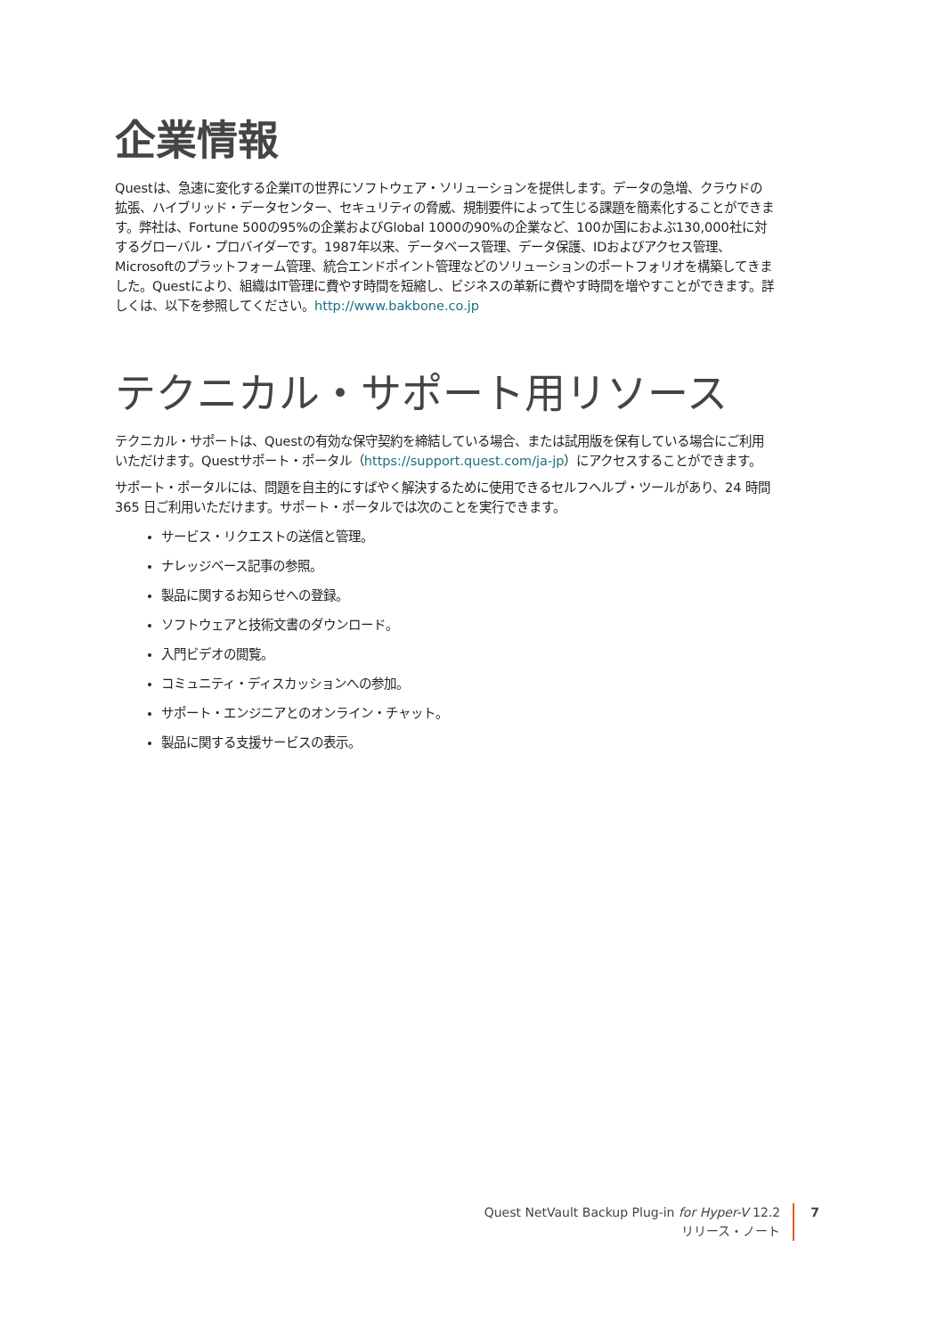企業情報
Questは、急速に変化する企業ITの世界にソフトウェア・ソリューションを提供します。データの急増、クラウドの拡張、ハイブリッド・データセンター、セキュリティの脅威、規制要件によって生じる課題を簡素化することができます。弊社は、Fortune 500の95%の企業およびGlobal 1000の90%の企業など、100か国におよぶ130,000社に対するグローバル・プロバイダーです。1987年以来、データベース管理、データ保護、IDおよびアクセス管理、Microsoftのプラットフォーム管理、統合エンドポイント管理などのソリューションのポートフォリオを構築してきました。Questにより、組織はIT管理に費やす時間を短縮し、ビジネスの革新に費やす時間を増やすことができます。詳しくは、以下を参照してください。http://www.bakbone.co.jp
テクニカル・サポート用リソース
テクニカル・サポートは、Questの有効な保守契約を締結している場合、または試用版を保有している場合にご利用いただけます。Questサポート・ポータル（https://support.quest.com/ja-jp）にアクセスすることができます。
サポート・ポータルには、問題を自主的にすばやく解決するために使用できるセルフヘルプ・ツールがあり、24 時間 365 日ご利用いただけます。サポート・ポータルでは次のことを実行できます。
サービス・リクエストの送信と管理。
ナレッジベース記事の参照。
製品に関するお知らせへの登録。
ソフトウェアと技術文書のダウンロード。
入門ビデオの閲覧。
コミュニティ・ディスカッションへの参加。
サポート・エンジニアとのオンライン・チャット。
製品に関する支援サービスの表示。
Quest NetVault Backup Plug-in for Hyper-V 12.2
リリース・ノート
7